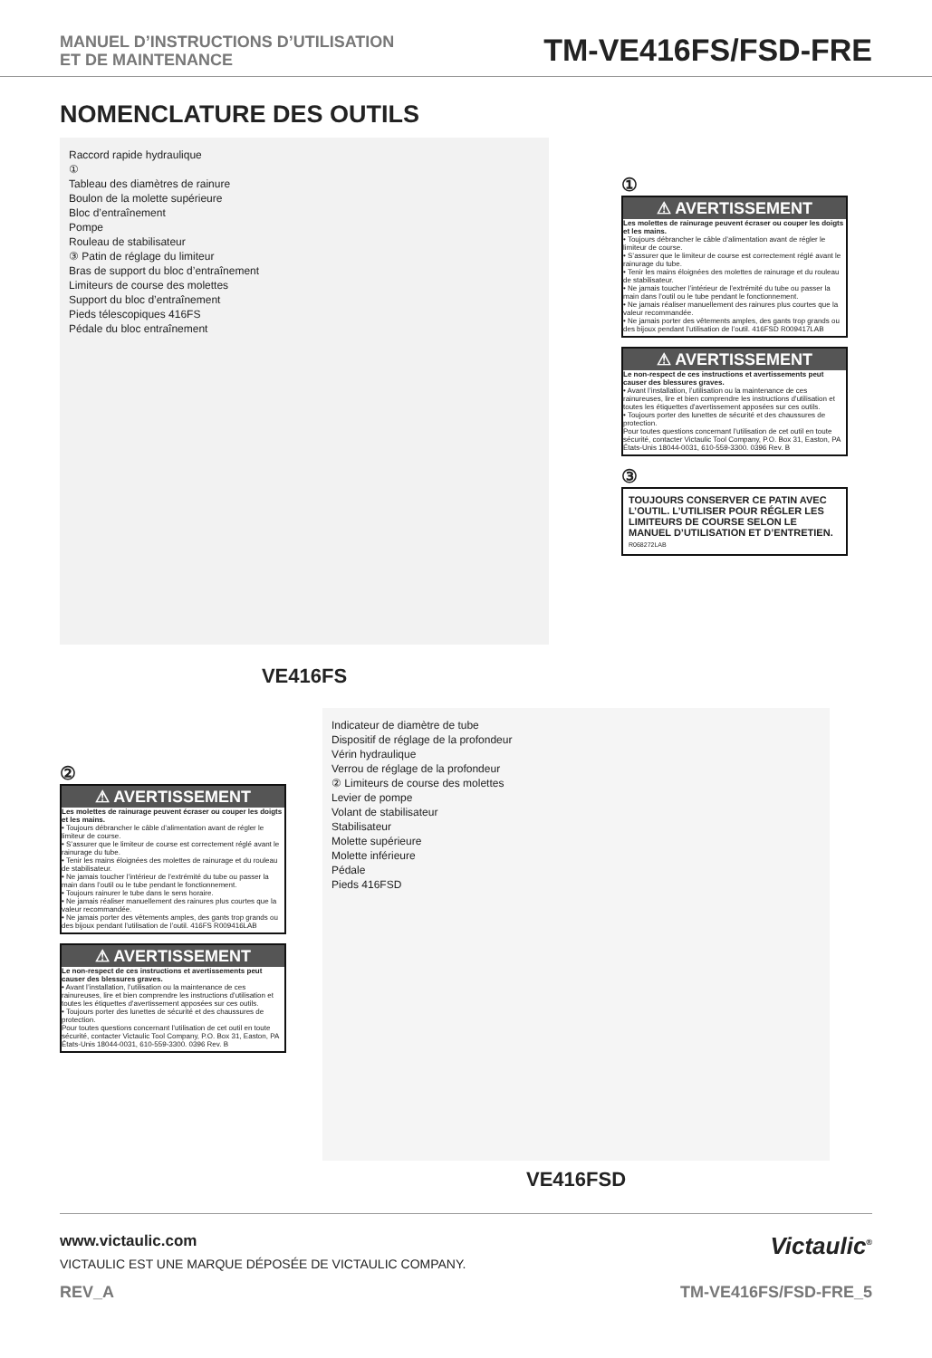MANUEL D’INSTRUCTIONS D’UTILISATION
ET DE MAINTENANCE
TM-VE416FS/FSD-FRE
NOMENCLATURE DES OUTILS
Raccord rapide hydraulique
①
Tableau des diamètres de rainure
Boulon de la molette supérieure
Bloc d’entraînement
Pompe
Rouleau de stabilisateur
③ Patin de réglage du limiteur
Bras de support du bloc d’entraînement
Limiteurs de course des molettes
Support du bloc d’entraînement
Pieds télescopiques 416FS
Pédale du bloc entraînement
VE416FS
①
⚠ AVERTISSEMENT
Les molettes de rainurage peuvent écraser ou couper les doigts et les mains.
• Toujours débrancher le câble d’alimentation avant de régler le limiteur de course.
• S’assurer que le limiteur de course est correctement réglé avant le rainurage du tube.
• Tenir les mains éloignées des molettes de rainurage et du rouleau de stabilisateur.
• Ne jamais toucher l’intérieur de l’extrémité du tube ou passer la main dans l’outil ou le tube pendant le fonctionnement.
• Ne jamais réaliser manuellement des rainures plus courtes que la valeur recommandée.
• Ne jamais porter des vêtements amples, des gants trop grands ou des bijoux pendant l’utilisation de l’outil. 416FSD R009417LAB
⚠ AVERTISSEMENT
Le non-respect de ces instructions et avertissements peut causer des blessures graves.
• Avant l’installation, l’utilisation ou la maintenance de ces rainureuses, lire et bien comprendre les instructions d’utilisation et toutes les étiquettes d’avertissement apposées sur ces outils.
• Toujours porter des lunettes de sécurité et des chaussures de protection.
Pour toutes questions concernant l’utilisation de cet outil en toute sécurité, contacter Victaulic Tool Company, P.O. Box 31, Easton, PA États-Unis 18044-0031, 610-559-3300. 0396 Rev. B
③
TOUJOURS CONSERVER CE PATIN AVEC L’OUTIL. L’UTILISER POUR RÉGLER LES LIMITEURS DE COURSE SELON LE MANUEL D’UTILISATION ET D’ENTRETIEN. R068272LAB
②
⚠ AVERTISSEMENT
Les molettes de rainurage peuvent écraser ou couper les doigts et les mains.
• Toujours débrancher le câble d’alimentation avant de régler le limiteur de course.
• S’assurer que le limiteur de course est correctement réglé avant le rainurage du tube.
• Tenir les mains éloignées des molettes de rainurage et du rouleau de stabilisateur.
• Ne jamais toucher l’intérieur de l’extrémité du tube ou passer la main dans l’outil ou le tube pendant le fonctionnement.
• Toujours rainurer le tube dans le sens horaire.
• Ne jamais réaliser manuellement des rainures plus courtes que la valeur recommandée.
• Ne jamais porter des vêtements amples, des gants trop grands ou des bijoux pendant l’utilisation de l’outil. 416FS R009416LAB
⚠ AVERTISSEMENT
Le non-respect de ces instructions et avertissements peut causer des blessures graves.
• Avant l’installation, l’utilisation ou la maintenance de ces rainureuses, lire et bien comprendre les instructions d’utilisation et toutes les étiquettes d’avertissement apposées sur ces outils.
• Toujours porter des lunettes de sécurité et des chaussures de protection.
Pour toutes questions concernant l’utilisation de cet outil en toute sécurité, contacter Victaulic Tool Company, P.O. Box 31, Easton, PA États-Unis 18044-0031, 610-559-3300. 0396 Rev. B
Indicateur de diamètre de tube
Dispositif de réglage de la profondeur
Vérin hydraulique
Verrou de réglage de la profondeur
② Limiteurs de course des molettes
Levier de pompe
Volant de stabilisateur
Stabilisateur
Molette supérieure
Molette inférieure
Pédale
Pieds 416FSD
VE416FSD
www.victaulic.com
VICTAULIC EST UNE MARQUE DÉPOSÉE DE VICTAULIC COMPANY.
Victaulic<sup>®</sup>
REV_A TM-VE416FS/FSD-FRE_5